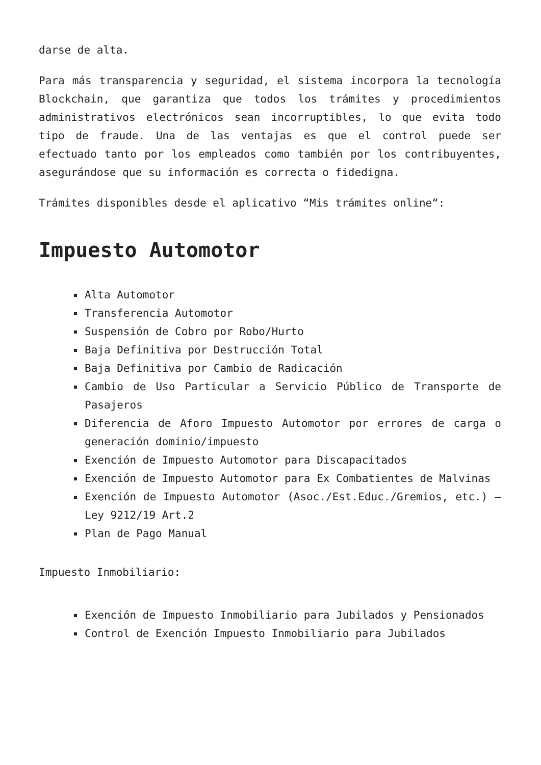darse de alta.
Para más transparencia y seguridad, el sistema incorpora la tecnología Blockchain, que garantiza que todos los trámites y procedimientos administrativos electrónicos sean incorruptibles, lo que evita todo tipo de fraude. Una de las ventajas es que el control puede ser efectuado tanto por los empleados como también por los contribuyentes, asegurándose que su información es correcta o fidedigna.
Trámites disponibles desde el aplicativo “Mis trámites online“:
Impuesto Automotor
Alta Automotor
Transferencia Automotor
Suspensión de Cobro por Robo/Hurto
Baja Definitiva por Destrucción Total
Baja Definitiva por Cambio de Radicación
Cambio de Uso Particular a Servicio Público de Transporte de Pasajeros
Diferencia de Aforo Impuesto Automotor por errores de carga o generación dominio/impuesto
Exención de Impuesto Automotor para Discapacitados
Exención de Impuesto Automotor para Ex Combatientes de Malvinas
Exención de Impuesto Automotor (Asoc./Est.Educ./Gremios, etc.) – Ley 9212/19 Art.2
Plan de Pago Manual
Impuesto Inmobiliario:
Exención de Impuesto Inmobiliario para Jubilados y Pensionados
Control de Exención Impuesto Inmobiliario para Jubilados